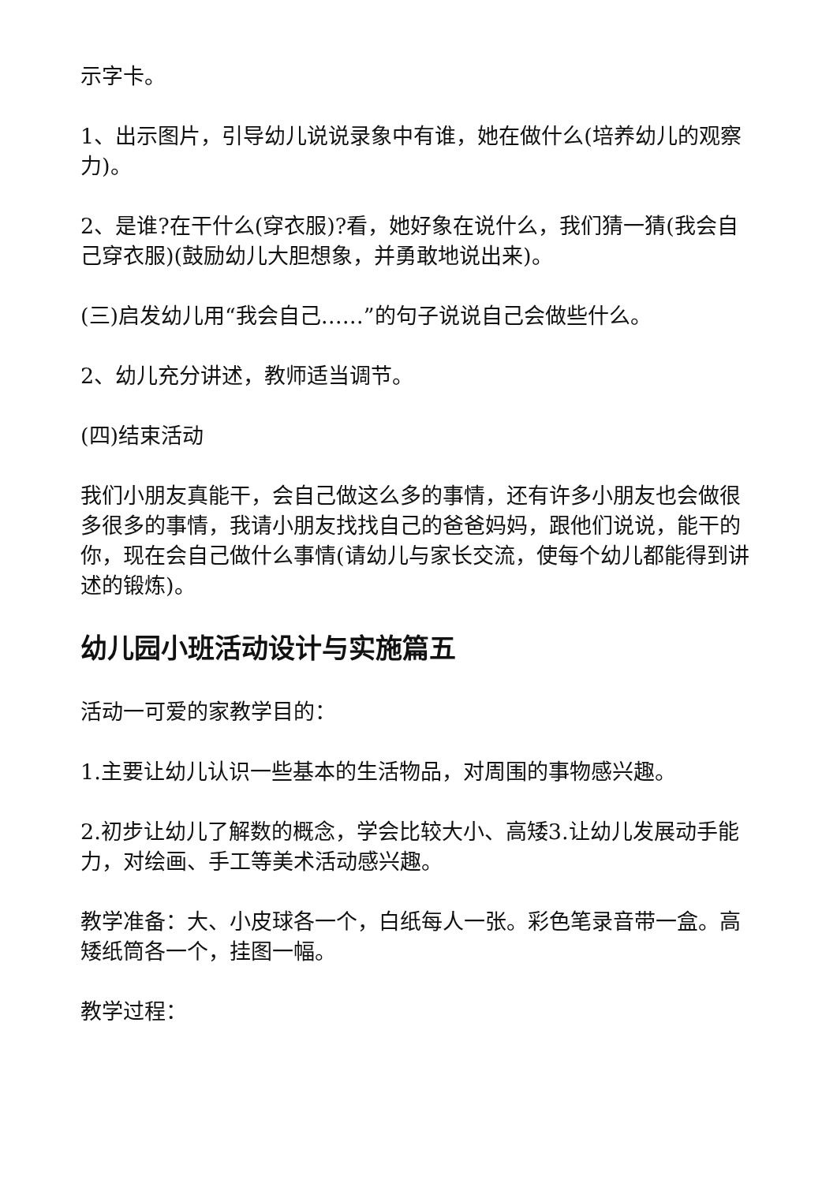示字卡。
1、出示图片，引导幼儿说说录象中有谁，她在做什么(培养幼儿的观察力)。
2、是谁?在干什么(穿衣服)?看，她好象在说什么，我们猜一猜(我会自己穿衣服)(鼓励幼儿大胆想象，并勇敢地说出来)。
(三)启发幼儿用“我会自己……”的句子说说自己会做些什么。
2、幼儿充分讲述，教师适当调节。
(四)结束活动
我们小朋友真能干，会自己做这么多的事情，还有许多小朋友也会做很多很多的事情，我请小朋友找找自己的爸爸妈妈，跟他们说说，能干的你，现在会自己做什么事情(请幼儿与家长交流，使每个幼儿都能得到讲述的锻炼)。
幼儿园小班活动设计与实施篇五
活动一可爱的家教学目的：
1.主要让幼儿认识一些基本的生活物品，对周围的事物感兴趣。
2.初步让幼儿了解数的概念，学会比较大小、高矮3.让幼儿发展动手能力，对绘画、手工等美术活动感兴趣。
教学准备：大、小皮球各一个，白纸每人一张。彩色笔录音带一盒。高矮纸筒各一个，挂图一幅。
教学过程：